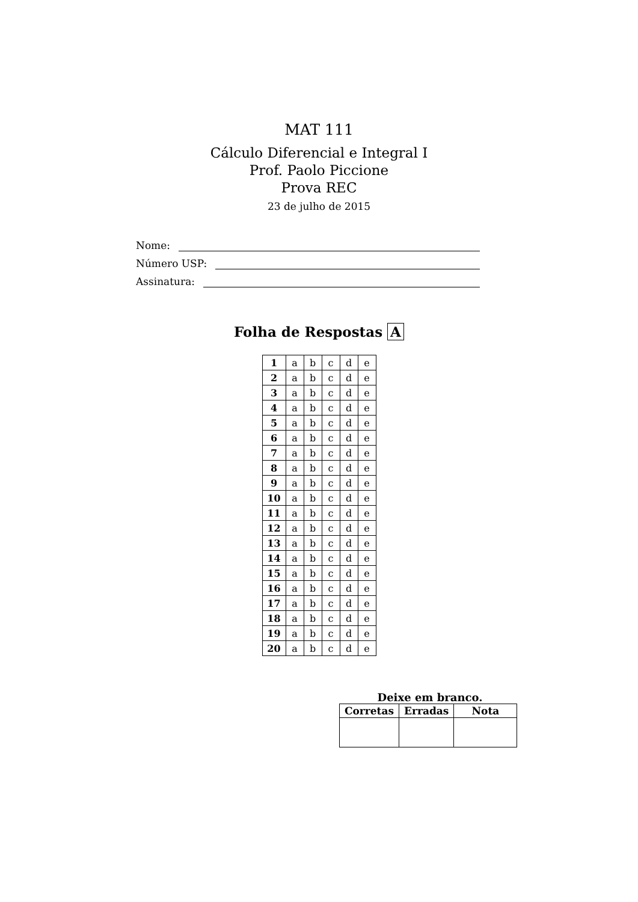MAT 111
Cálculo Diferencial e Integral I
Prof. Paolo Piccione
Prova REC
23 de julho de 2015
Nome:
Número USP:
Assinatura:
Folha de Respostas A
| 1 | a | b | c | d | e |
| 2 | a | b | c | d | e |
| 3 | a | b | c | d | e |
| 4 | a | b | c | d | e |
| 5 | a | b | c | d | e |
| 6 | a | b | c | d | e |
| 7 | a | b | c | d | e |
| 8 | a | b | c | d | e |
| 9 | a | b | c | d | e |
| 10 | a | b | c | d | e |
| 11 | a | b | c | d | e |
| 12 | a | b | c | d | e |
| 13 | a | b | c | d | e |
| 14 | a | b | c | d | e |
| 15 | a | b | c | d | e |
| 16 | a | b | c | d | e |
| 17 | a | b | c | d | e |
| 18 | a | b | c | d | e |
| 19 | a | b | c | d | e |
| 20 | a | b | c | d | e |
Deixe em branco.
| Corretas | Erradas | Nota |
| --- | --- | --- |